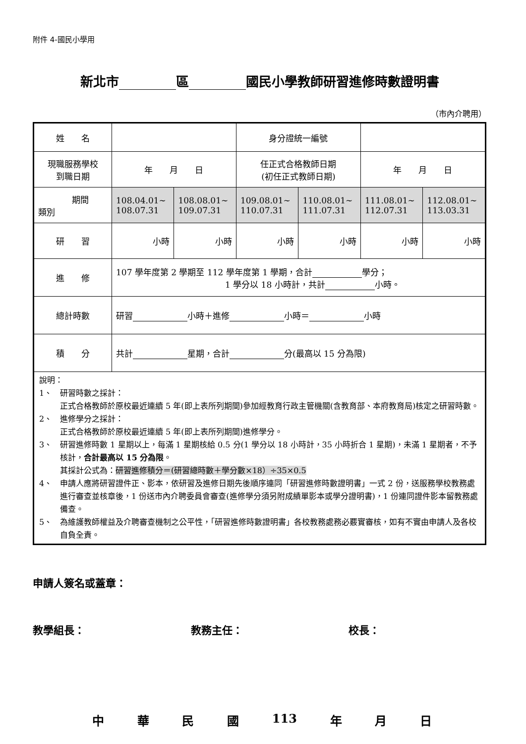附件 4-國民小學用
新北市 區 國民小學教師研習進修時數證明書
（市內介聘用）
| 姓 名 | | | 身分證統一編號 | | | |
| 現職服務學校 到職日期 | 年 月 日 | | 任正式合格教師日期 (初任正式教師日期) | | 年 月 日 | |
| 期間 類別 | 108.04.01~ 108.07.31 | 108.08.01~ 109.07.31 | 109.08.01~ 110.07.31 | 110.08.01~ 111.07.31 | 111.08.01~ 112.07.31 | 112.08.01~ 113.03.31 |
| 研 習 | 小時 | 小時 | 小時 | 小時 | 小時 | 小時 |
| 進 修 | 107 學年度第 2 學期至 112 學年度第 1 學期，合計 學分； 1 學分以 18 小時計，共計 小時。 | | | | | |
| 總計時數 | 研習 小時＋進修 小時＝ 小時 | | | | | |
| 積 分 | 共計 星期，合計 分(最高以 15 分為限) | | | | | |
| 說明： 1、 研習時數之採計： 正式合格教師於原校最近連續 5 年(即上表所列期間)參加經教育行政主管機關(含教育部、本府教育局)核定之研習時數。 2、 進修學分之採計： 正式合格教師於原校最近連續 5 年(即上表所列期間)進修學分。 3、 研習進修時數 1 星期以上，每滿 1 星期核給 0.5 分(1 學分以 18 小時計，35 小時折合 1 星期)，未滿 1 星期者，不予核計， 合計最高以 15 分為限 。 其採計公式為： 研習進修積分＝(研習總時數＋學分數×18）÷35×0.5 4、 申請人應將研習證件正、影本，依研習及進修日期先後順序連同「研習進修時數證明書」一式 2 份，送服務學校教務處進行審查並核章後，1 份送市內介聘委員會審查(進修學分須另附成績單影本或學分證明書)，1 份連同證件影本留教務處備查。 5、 為維護教師權益及介聘審查機制之公平性，「研習進修時數證明書」各校教務處務必覈實審核，如有不實由申請人及各校自負全責。 | | | | | | |
申請人簽名或蓋章：
教學組長： 教務主任： 校長：
中 華 民 國 113 年 月 日